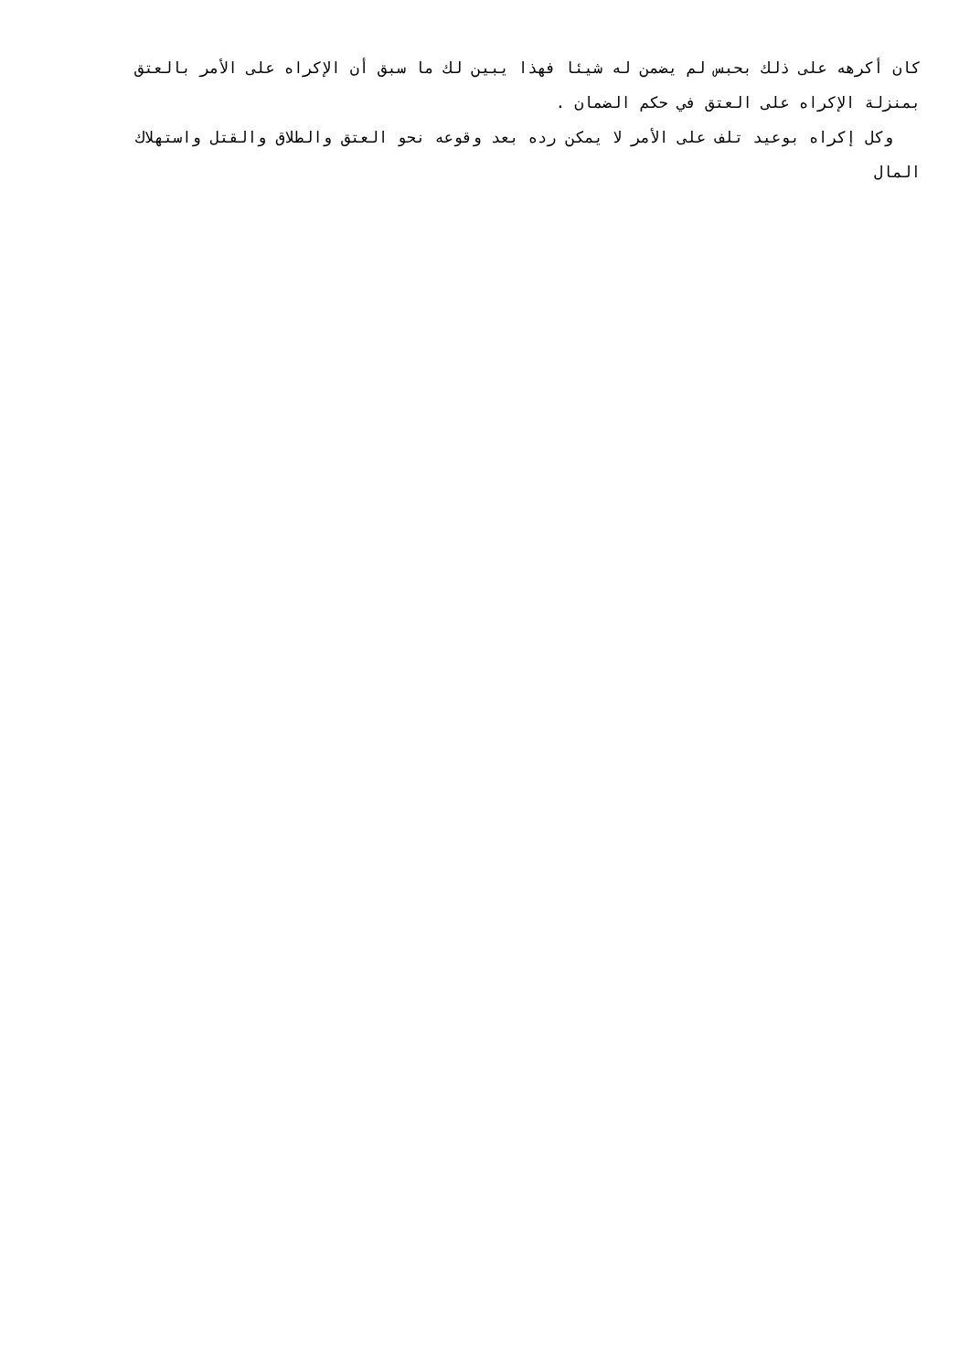كان أكرهه على ذلك بحبس لم يضمن له شيئا فهذا يبين لك ما سبق أن الإكراه على الأمر بالعتق بمنزلة الإكراه على العتق في حكم الضمان .
وكل إكراه بوعيد تلف على الأمر لا يمكن رده بعد وقوعه نحو العتق والطلاق والقتل واستهلاك المال